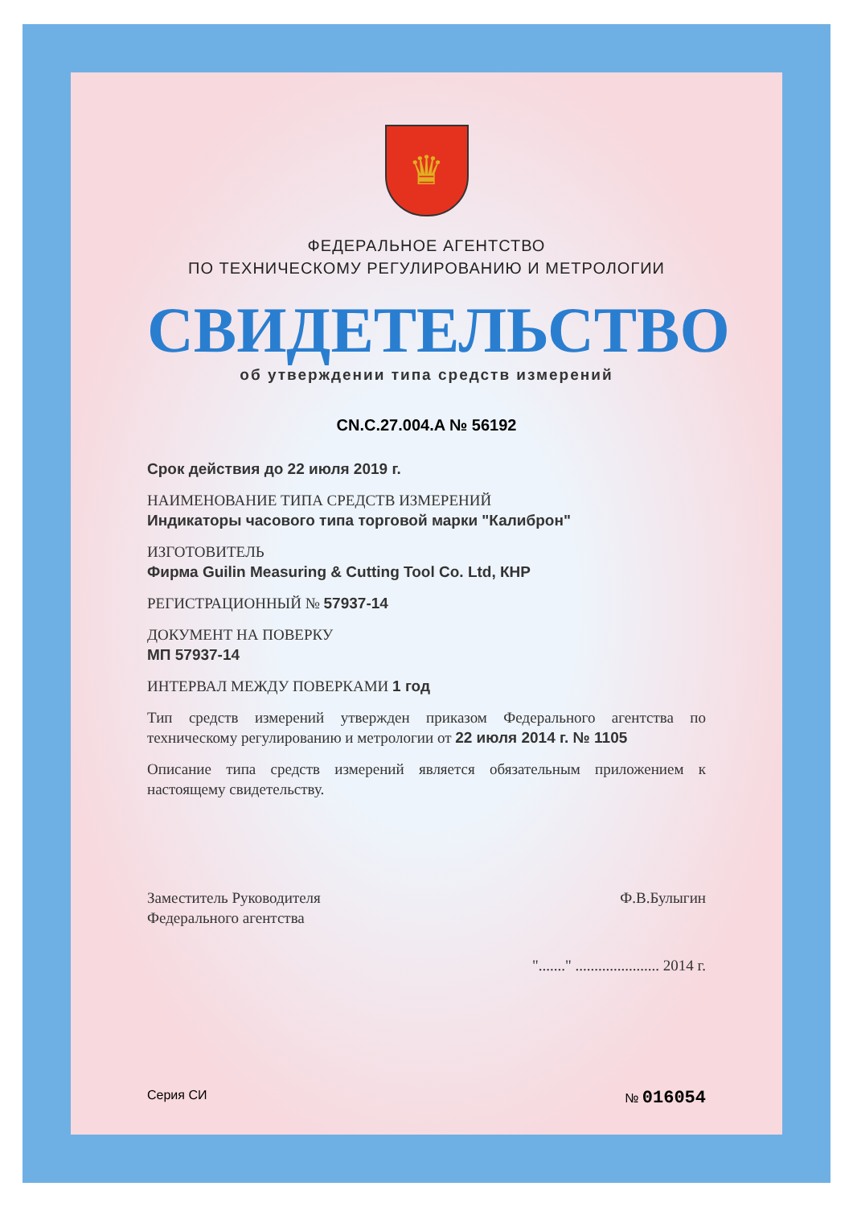♛
ФЕДЕРАЛЬНОЕ АГЕНТСТВО
ПО ТЕХНИЧЕСКОМУ РЕГУЛИРОВАНИЮ И МЕТРОЛОГИИ
СВИДЕТЕЛЬСТВО
об утверждении типа средств измерений
CN.C.27.004.A № 56192
Срок действия до 22 июля 2019 г.
НАИМЕНОВАНИЕ ТИПА СРЕДСТВ ИЗМЕРЕНИЙ
Индикаторы часового типа торговой марки "Калиброн"
ИЗГОТОВИТЕЛЬ
Фирма Guilin Measuring & Cutting Tool Co. Ltd, КНР
РЕГИСТРАЦИОННЫЙ № 57937-14
ДОКУМЕНТ НА ПОВЕРКУ
МП 57937-14
ИНТЕРВАЛ МЕЖДУ ПОВЕРКАМИ 1 год
Тип средств измерений утвержден приказом Федерального агентства по техническому регулированию и метрологии от 22 июля 2014 г. № 1105
Описание типа средств измерений является обязательным приложением к настоящему свидетельству.
Заместитель Руководителя
Федерального агентства
Ф.В.Булыгин
"......." ...................... 2014 г.
Серия СИ № 016054